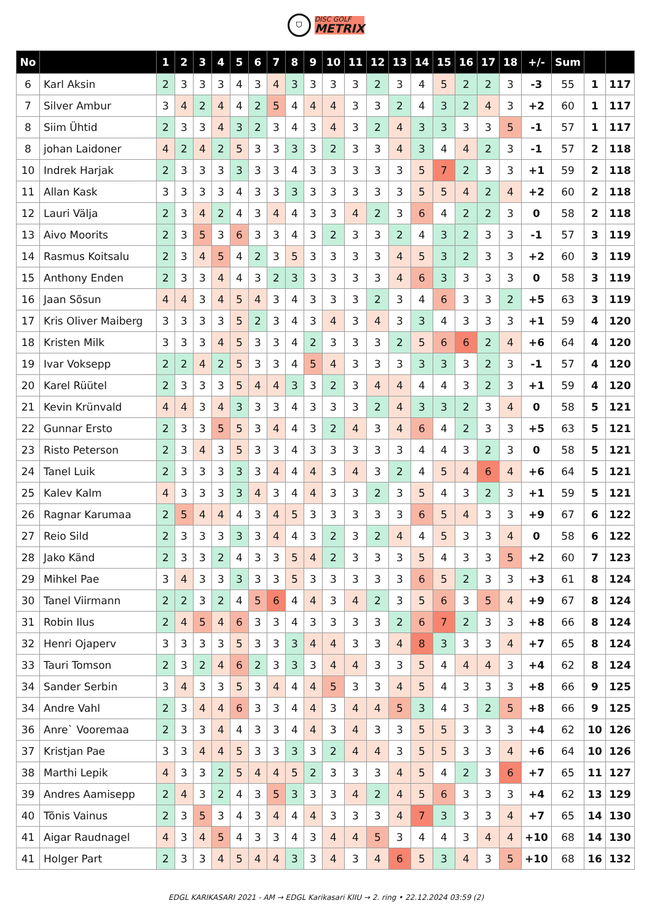⛉
DISC GOLF
METRIX
| No | | 1 | 2 | 3 | 4 | 5 | 6 | 7 | 8 | 9 | 10 | 11 | 12 | 13 | 14 | 15 | 16 | 17 | 18 | +/- | Sum | | |
| --- | --- | --- | --- | --- | --- | --- | --- | --- | --- | --- | --- | --- | --- | --- | --- | --- | --- | --- | --- | --- | --- | --- | --- |
| 6 | Karl Aksin | 2 | 3 | 3 | 3 | 4 | 3 | 4 | 3 | 3 | 3 | 3 | 2 | 3 | 4 | 5 | 2 | 2 | 3 | -3 | 55 | 1 | 117 |
| 7 | Silver Ambur | 3 | 4 | 2 | 4 | 4 | 2 | 5 | 4 | 4 | 4 | 3 | 3 | 2 | 4 | 3 | 2 | 4 | 3 | +2 | 60 | 1 | 117 |
| 8 | Siim Ühtid | 2 | 3 | 3 | 4 | 3 | 2 | 3 | 4 | 3 | 4 | 3 | 2 | 4 | 3 | 3 | 3 | 3 | 5 | -1 | 57 | 1 | 117 |
| 8 | johan Laidoner | 4 | 2 | 4 | 2 | 5 | 3 | 3 | 3 | 3 | 2 | 3 | 3 | 4 | 3 | 4 | 4 | 2 | 3 | -1 | 57 | 2 | 118 |
| 10 | Indrek Harjak | 2 | 3 | 3 | 3 | 3 | 3 | 3 | 4 | 3 | 3 | 3 | 3 | 3 | 5 | 7 | 2 | 3 | 3 | +1 | 59 | 2 | 118 |
| 11 | Allan Kask | 3 | 3 | 3 | 3 | 4 | 3 | 3 | 3 | 3 | 3 | 3 | 3 | 3 | 5 | 5 | 4 | 2 | 4 | +2 | 60 | 2 | 118 |
| 12 | Lauri Välja | 2 | 3 | 4 | 2 | 4 | 3 | 4 | 4 | 3 | 3 | 4 | 2 | 3 | 6 | 4 | 2 | 2 | 3 | 0 | 58 | 2 | 118 |
| 13 | Aivo Moorits | 2 | 3 | 5 | 3 | 6 | 3 | 3 | 4 | 3 | 2 | 3 | 3 | 2 | 4 | 3 | 2 | 3 | 3 | -1 | 57 | 3 | 119 |
| 14 | Rasmus Koitsalu | 2 | 3 | 4 | 5 | 4 | 2 | 3 | 5 | 3 | 3 | 3 | 3 | 4 | 5 | 3 | 2 | 3 | 3 | +2 | 60 | 3 | 119 |
| 15 | Anthony Enden | 2 | 3 | 3 | 4 | 4 | 3 | 2 | 3 | 3 | 3 | 3 | 3 | 4 | 6 | 3 | 3 | 3 | 3 | 0 | 58 | 3 | 119 |
| 16 | Jaan Sõsun | 4 | 4 | 3 | 4 | 5 | 4 | 3 | 4 | 3 | 3 | 3 | 2 | 3 | 4 | 6 | 3 | 3 | 2 | +5 | 63 | 3 | 119 |
| 17 | Kris Oliver Maiberg | 3 | 3 | 3 | 3 | 5 | 2 | 3 | 4 | 3 | 4 | 3 | 4 | 3 | 3 | 4 | 3 | 3 | 3 | +1 | 59 | 4 | 120 |
| 18 | Kristen Milk | 3 | 3 | 3 | 4 | 5 | 3 | 3 | 4 | 2 | 3 | 3 | 3 | 2 | 5 | 6 | 6 | 2 | 4 | +6 | 64 | 4 | 120 |
| 19 | Ivar Voksepp | 2 | 2 | 4 | 2 | 5 | 3 | 3 | 4 | 5 | 4 | 3 | 3 | 3 | 3 | 3 | 3 | 2 | 3 | -1 | 57 | 4 | 120 |
| 20 | Karel Rüütel | 2 | 3 | 3 | 3 | 5 | 4 | 4 | 3 | 3 | 2 | 3 | 4 | 4 | 4 | 4 | 3 | 2 | 3 | +1 | 59 | 4 | 120 |
| 21 | Kevin Krünvald | 4 | 4 | 3 | 4 | 3 | 3 | 3 | 4 | 3 | 3 | 3 | 2 | 4 | 3 | 3 | 2 | 3 | 4 | 0 | 58 | 5 | 121 |
| 22 | Gunnar Ersto | 2 | 3 | 3 | 5 | 5 | 3 | 4 | 4 | 3 | 2 | 4 | 3 | 4 | 6 | 4 | 2 | 3 | 3 | +5 | 63 | 5 | 121 |
| 23 | Risto Peterson | 2 | 3 | 4 | 3 | 5 | 3 | 3 | 4 | 3 | 3 | 3 | 3 | 3 | 4 | 4 | 3 | 2 | 3 | 0 | 58 | 5 | 121 |
| 24 | Tanel Luik | 2 | 3 | 3 | 3 | 3 | 3 | 4 | 4 | 4 | 3 | 4 | 3 | 2 | 4 | 5 | 4 | 6 | 4 | +6 | 64 | 5 | 121 |
| 25 | Kalev Kalm | 4 | 3 | 3 | 3 | 3 | 4 | 3 | 4 | 4 | 3 | 3 | 2 | 3 | 5 | 4 | 3 | 2 | 3 | +1 | 59 | 5 | 121 |
| 26 | Ragnar Karumaa | 2 | 5 | 4 | 4 | 4 | 3 | 4 | 5 | 3 | 3 | 3 | 3 | 3 | 6 | 5 | 4 | 3 | 3 | +9 | 67 | 6 | 122 |
| 27 | Reio Sild | 2 | 3 | 3 | 3 | 3 | 3 | 4 | 4 | 3 | 2 | 3 | 2 | 4 | 4 | 5 | 3 | 3 | 4 | 0 | 58 | 6 | 122 |
| 28 | Jako Känd | 2 | 3 | 3 | 2 | 4 | 3 | 3 | 5 | 4 | 2 | 3 | 3 | 3 | 5 | 4 | 3 | 3 | 5 | +2 | 60 | 7 | 123 |
| 29 | Mihkel Pae | 3 | 4 | 3 | 3 | 3 | 3 | 3 | 5 | 3 | 3 | 3 | 3 | 3 | 6 | 5 | 2 | 3 | 3 | +3 | 61 | 8 | 124 |
| 30 | Tanel Viirmann | 2 | 2 | 3 | 2 | 4 | 5 | 6 | 4 | 4 | 3 | 4 | 2 | 3 | 5 | 6 | 3 | 5 | 4 | +9 | 67 | 8 | 124 |
| 31 | Robin Ilus | 2 | 4 | 5 | 4 | 6 | 3 | 3 | 4 | 3 | 3 | 3 | 3 | 2 | 6 | 7 | 2 | 3 | 3 | +8 | 66 | 8 | 124 |
| 32 | Henri Ojaperv | 3 | 3 | 3 | 3 | 5 | 3 | 3 | 3 | 4 | 4 | 3 | 3 | 4 | 8 | 3 | 3 | 3 | 4 | +7 | 65 | 8 | 124 |
| 33 | Tauri Tomson | 2 | 3 | 2 | 4 | 6 | 2 | 3 | 3 | 3 | 4 | 4 | 3 | 3 | 5 | 4 | 4 | 4 | 3 | +4 | 62 | 8 | 124 |
| 34 | Sander Serbin | 3 | 4 | 3 | 3 | 5 | 3 | 4 | 4 | 4 | 5 | 3 | 3 | 4 | 5 | 4 | 3 | 3 | 3 | +8 | 66 | 9 | 125 |
| 34 | Andre Vahl | 2 | 3 | 4 | 4 | 6 | 3 | 3 | 4 | 4 | 3 | 4 | 4 | 5 | 3 | 4 | 3 | 2 | 5 | +8 | 66 | 9 | 125 |
| 36 | Anre` Vooremaa | 2 | 3 | 3 | 4 | 4 | 3 | 3 | 4 | 4 | 3 | 4 | 3 | 3 | 5 | 5 | 3 | 3 | 3 | +4 | 62 | 10 | 126 |
| 37 | Kristjan Pae | 3 | 3 | 4 | 4 | 5 | 3 | 3 | 3 | 3 | 2 | 4 | 4 | 3 | 5 | 5 | 3 | 3 | 4 | +6 | 64 | 10 | 126 |
| 38 | Marthi Lepik | 4 | 3 | 3 | 2 | 5 | 4 | 4 | 5 | 2 | 3 | 3 | 3 | 4 | 5 | 4 | 2 | 3 | 6 | +7 | 65 | 11 | 127 |
| 39 | Andres Aamisepp | 2 | 4 | 3 | 2 | 4 | 3 | 5 | 3 | 3 | 3 | 4 | 2 | 4 | 5 | 6 | 3 | 3 | 3 | +4 | 62 | 13 | 129 |
| 40 | Tõnis Vainus | 2 | 3 | 5 | 3 | 4 | 3 | 4 | 4 | 4 | 3 | 3 | 3 | 4 | 7 | 3 | 3 | 3 | 4 | +7 | 65 | 14 | 130 |
| 41 | Aigar Raudnagel | 4 | 3 | 4 | 5 | 4 | 3 | 3 | 4 | 3 | 4 | 4 | 5 | 3 | 4 | 4 | 3 | 4 | 4 | +10 | 68 | 14 | 130 |
| 41 | Holger Part | 2 | 3 | 3 | 4 | 5 | 4 | 4 | 3 | 3 | 4 | 3 | 4 | 6 | 5 | 3 | 4 | 3 | 5 | +10 | 68 | 16 | 132 |
EDGL KARIKASARI 2021 - AM → EDGL Karikasari KIIU → 2. ring • 22.12.2024 03:59 (2)